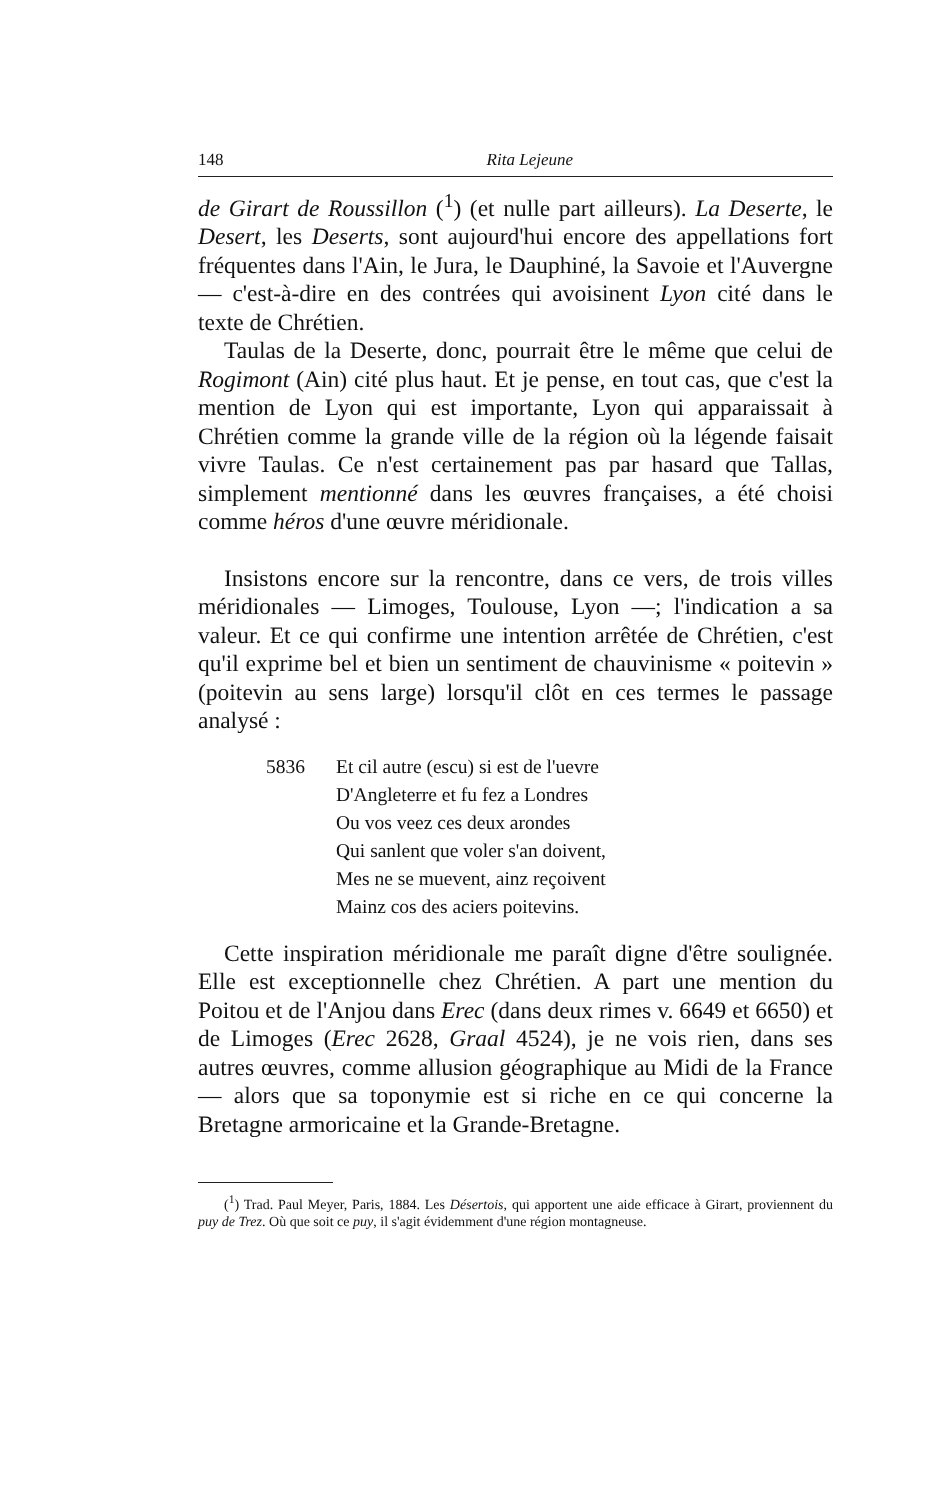148 Rita Lejeune
de Girart de Roussillon (<sup>1</sup>) (et nulle part ailleurs). La Deserte, le Desert, les Deserts, sont aujourd'hui encore des appellations fort fréquentes dans l'Ain, le Jura, le Dauphiné, la Savoie et l'Auvergne — c'est-à-dire en des contrées qui avoisinent Lyon cité dans le texte de Chrétien.
Taulas de la Deserte, donc, pourrait être le même que celui de Rogimont (Ain) cité plus haut. Et je pense, en tout cas, que c'est la mention de Lyon qui est importante, Lyon qui apparaissait à Chrétien comme la grande ville de la région où la légende faisait vivre Taulas. Ce n'est certainement pas par hasard que Tallas, simplement mentionné dans les œuvres françaises, a été choisi comme héros d'une œuvre méridionale.
Insistons encore sur la rencontre, dans ce vers, de trois villes méridionales — Limoges, Toulouse, Lyon —; l'indication a sa valeur. Et ce qui confirme une intention arrêtée de Chrétien, c'est qu'il exprime bel et bien un sentiment de chauvinisme « poitevin » (poitevin au sens large) lorsqu'il clôt en ces termes le passage analysé :
5836 Et cil autre (escu) si est de l'uevre
D'Angleterre et fu fez a Londres
Ou vos veez ces deux arondes
Qui sanlent que voler s'an doivent,
Mes ne se muevent, ainz reçoivent
Mainz cos des aciers poitevins.
Cette inspiration méridionale me paraît digne d'être soulignée. Elle est exceptionnelle chez Chrétien. A part une mention du Poitou et de l'Anjou dans Erec (dans deux rimes v. 6649 et 6650) et de Limoges (Erec 2628, Graal 4524), je ne vois rien, dans ses autres œuvres, comme allusion géographique au Midi de la France — alors que sa toponymie est si riche en ce qui concerne la Bretagne armoricaine et la Grande-Bretagne.
(<sup>1</sup>) Trad. Paul Meyer, Paris, 1884. Les Désertois, qui apportent une aide efficace à Girart, proviennent du puy de Trez. Où que soit ce puy, il s'agit évidemment d'une région montagneuse.